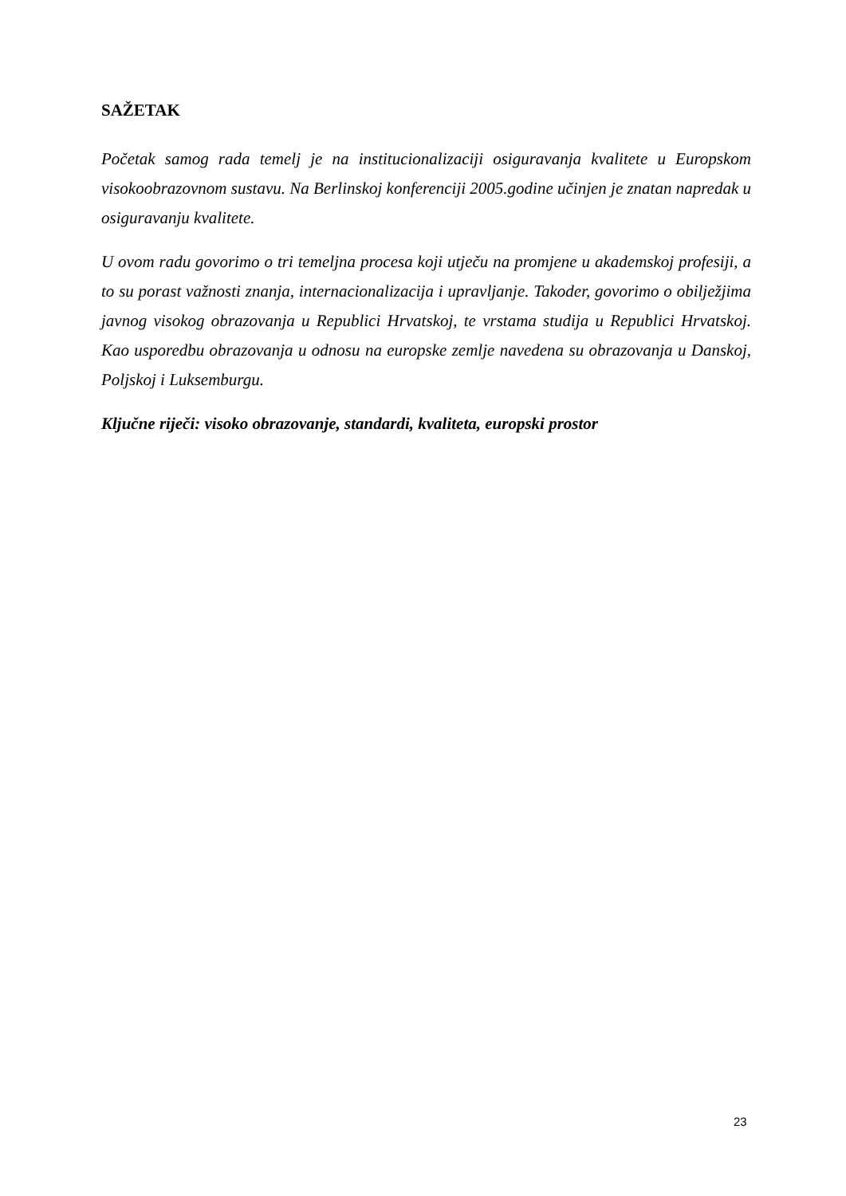SAŽETAK
Početak samog rada temelj je na institucionalizaciji osiguravanja kvalitete u Europskom visokoobrazovnom sustavu. Na Berlinskoj konferenciji 2005.godine učinjen je znatan napredak u osiguravanju kvalitete.
U ovom radu govorimo o tri temeljna procesa koji utječu na promjene u akademskoj profesiji, a to su porast važnosti znanja, internacionalizacija i upravljanje. Takoder, govorimo o obilježjima javnog visokog obrazovanja u Republici Hrvatskoj, te vrstama studija u Republici Hrvatskoj. Kao usporedbu obrazovanja u odnosu na europske zemlje navedena su obrazovanja u Danskoj, Poljskoj i Luksemburgu.
Ključne riječi: visoko obrazovanje, standardi, kvaliteta, europski prostor
23